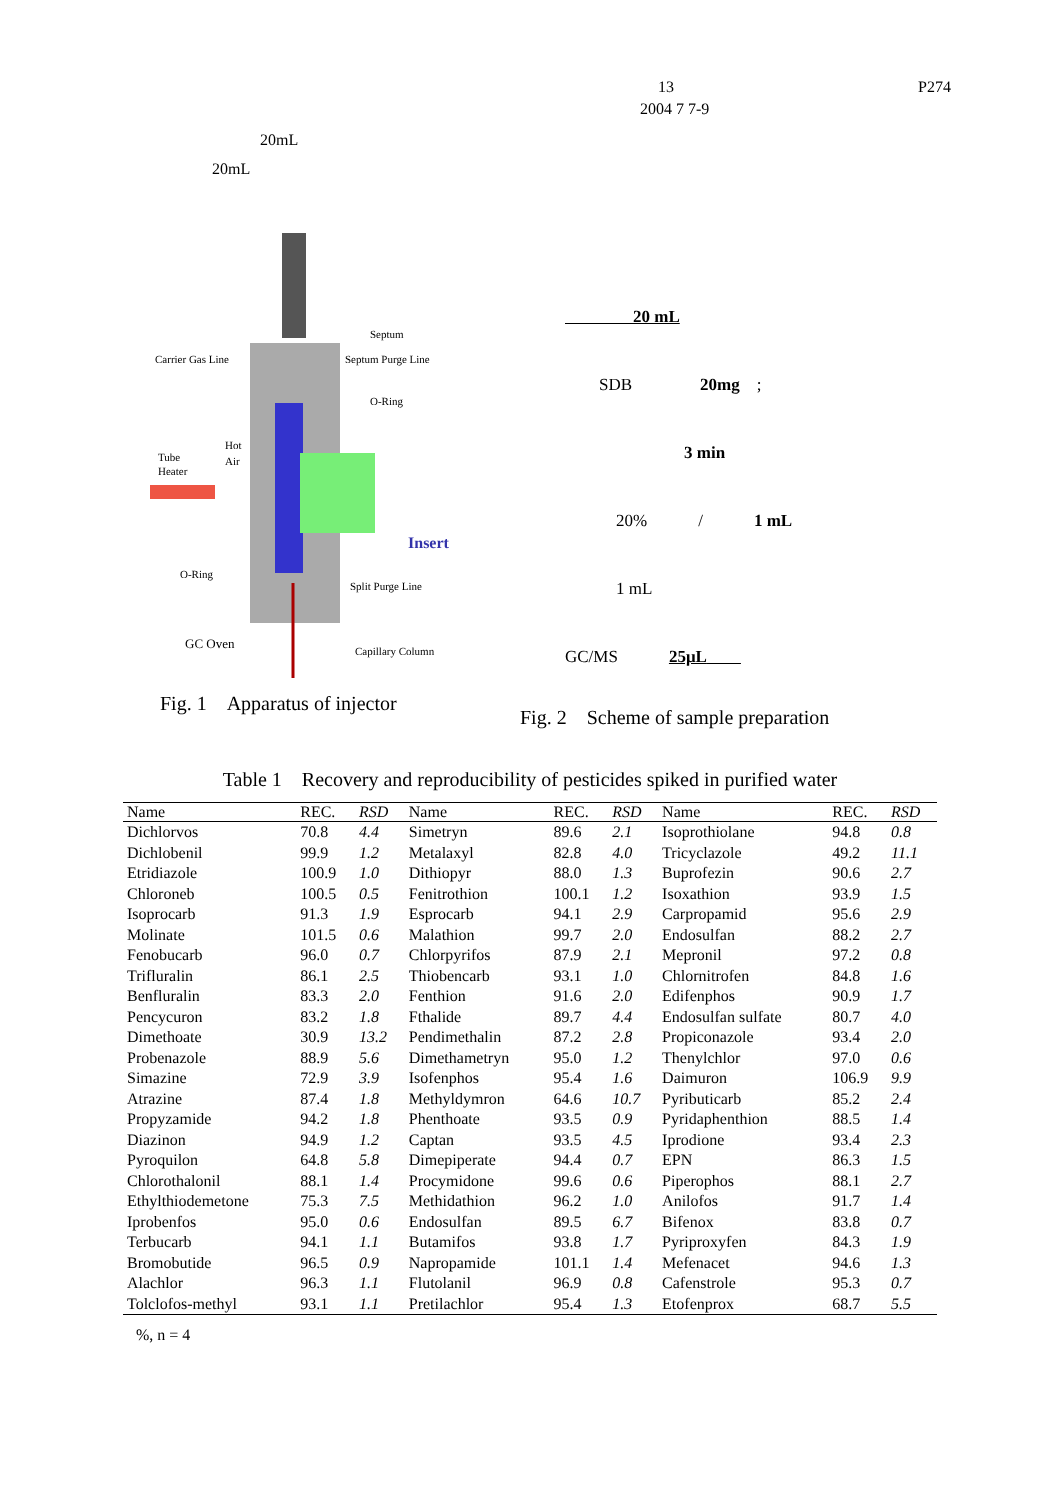13 P274
2004 7 7-9
　　　　　　　　　　20mL
　　　　　　　20mL
Carrier Gas Line
Septum
Septum Purge Line
O-Ring
Tube
Heater
Hot
Air
Insert
O-Ring
Split Purge Line
GC Oven
Capillary Column
Fig. 1　Apparatus of injector
　　　　20 mL
　　SDB　　　　20mg　;　
　　　　　　　3 min
　　　20%　　　/　　　1 mL
　　　1 mL
GC/MS　　　25μL　　
Fig. 2　Scheme of sample preparation
Table 1　Recovery and reproducibility of pesticides spiked in purified water
| Name | REC. | RSD | Name | REC. | RSD | Name | REC. | RSD |
| --- | --- | --- | --- | --- | --- | --- | --- | --- |
| Dichlorvos | 70.8 | 4.4 | Simetryn | 89.6 | 2.1 | Isoprothiolane | 94.8 | 0.8 |
| Dichlobenil | 99.9 | 1.2 | Metalaxyl | 82.8 | 4.0 | Tricyclazole | 49.2 | 11.1 |
| Etridiazole | 100.9 | 1.0 | Dithiopyr | 88.0 | 1.3 | Buprofezin | 90.6 | 2.7 |
| Chloroneb | 100.5 | 0.5 | Fenitrothion | 100.1 | 1.2 | Isoxathion | 93.9 | 1.5 |
| Isoprocarb | 91.3 | 1.9 | Esprocarb | 94.1 | 2.9 | Carpropamid | 95.6 | 2.9 |
| Molinate | 101.5 | 0.6 | Malathion | 99.7 | 2.0 | Endosulfan | 88.2 | 2.7 |
| Fenobucarb | 96.0 | 0.7 | Chlorpyrifos | 87.9 | 2.1 | Mepronil | 97.2 | 0.8 |
| Trifluralin | 86.1 | 2.5 | Thiobencarb | 93.1 | 1.0 | Chlornitrofen | 84.8 | 1.6 |
| Benfluralin | 83.3 | 2.0 | Fenthion | 91.6 | 2.0 | Edifenphos | 90.9 | 1.7 |
| Pencycuron | 83.2 | 1.8 | Fthalide | 89.7 | 4.4 | Endosulfan sulfate | 80.7 | 4.0 |
| Dimethoate | 30.9 | 13.2 | Pendimethalin | 87.2 | 2.8 | Propiconazole | 93.4 | 2.0 |
| Probenazole | 88.9 | 5.6 | Dimethametryn | 95.0 | 1.2 | Thenylchlor | 97.0 | 0.6 |
| Simazine | 72.9 | 3.9 | Isofenphos | 95.4 | 1.6 | Daimuron | 106.9 | 9.9 |
| Atrazine | 87.4 | 1.8 | Methyldymron | 64.6 | 10.7 | Pyributicarb | 85.2 | 2.4 |
| Propyzamide | 94.2 | 1.8 | Phenthoate | 93.5 | 0.9 | Pyridaphenthion | 88.5 | 1.4 |
| Diazinon | 94.9 | 1.2 | Captan | 93.5 | 4.5 | Iprodione | 93.4 | 2.3 |
| Pyroquilon | 64.8 | 5.8 | Dimepiperate | 94.4 | 0.7 | EPN | 86.3 | 1.5 |
| Chlorothalonil | 88.1 | 1.4 | Procymidone | 99.6 | 0.6 | Piperophos | 88.1 | 2.7 |
| Ethylthiodemetone | 75.3 | 7.5 | Methidathion | 96.2 | 1.0 | Anilofos | 91.7 | 1.4 |
| Iprobenfos | 95.0 | 0.6 | Endosulfan | 89.5 | 6.7 | Bifenox | 83.8 | 0.7 |
| Terbucarb | 94.1 | 1.1 | Butamifos | 93.8 | 1.7 | Pyriproxyfen | 84.3 | 1.9 |
| Bromobutide | 96.5 | 0.9 | Napropamide | 101.1 | 1.4 | Mefenacet | 94.6 | 1.3 |
| Alachlor | 96.3 | 1.1 | Flutolanil | 96.9 | 0.8 | Cafenstrole | 95.3 | 0.7 |
| Tolclofos-methyl | 93.1 | 1.1 | Pretilachlor | 95.4 | 1.3 | Etofenprox | 68.7 | 5.5 |
　%, n = 4